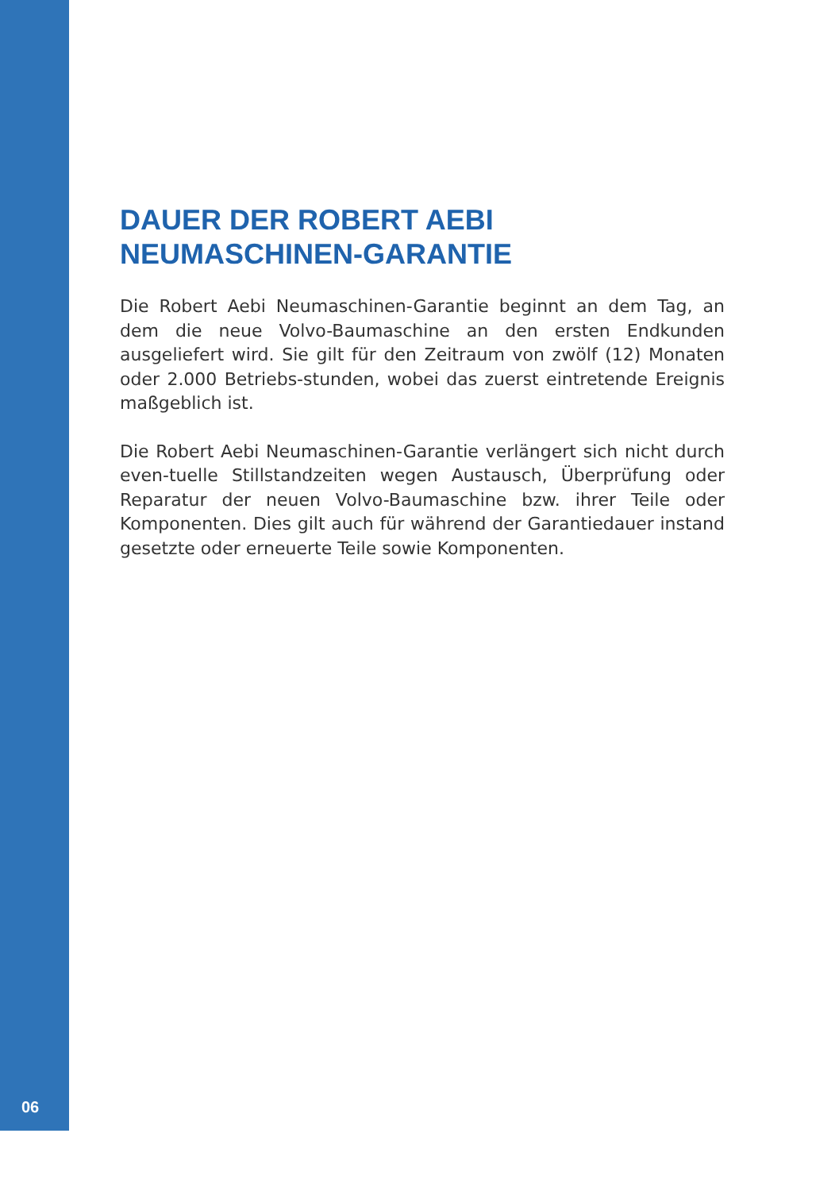DAUER DER ROBERT AEBI
NEUMASCHINEN-GARANTIE
Die Robert Aebi Neumaschinen-Garantie beginnt an dem Tag, an dem die neue Volvo-Baumaschine an den ersten Endkunden ausgeliefert wird. Sie gilt für den Zeitraum von zwölf (12) Monaten oder 2.000 Betriebs-stunden, wobei das zuerst eintretende Ereignis maßgeblich ist.
Die Robert Aebi Neumaschinen-Garantie verlängert sich nicht durch even-tuelle Stillstandzeiten wegen Austausch, Überprüfung oder Reparatur der neuen Volvo-Baumaschine bzw. ihrer Teile oder Komponenten. Dies gilt auch für während der Garantiedauer instand gesetzte oder erneuerte Teile sowie Komponenten.
06